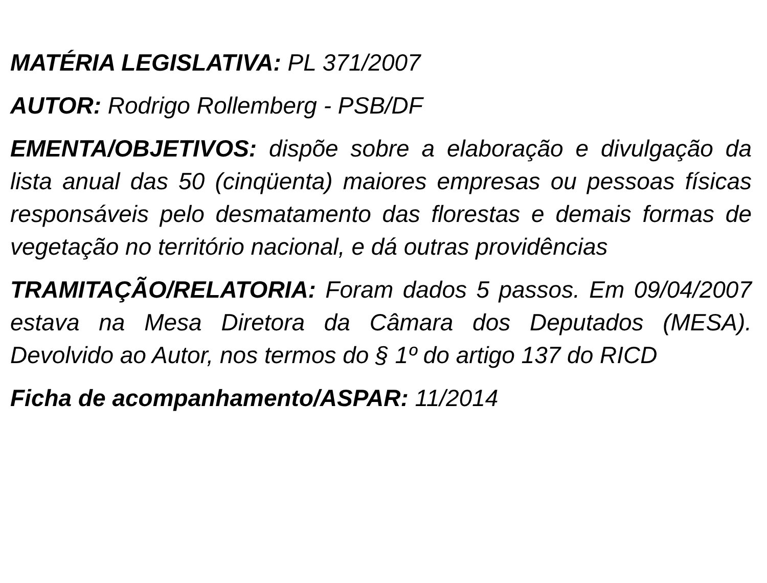MATÉRIA LEGISLATIVA: PL 371/2007
AUTOR: Rodrigo Rollemberg - PSB/DF
EMENTA/OBJETIVOS: dispõe sobre a elaboração e divulgação da lista anual das 50 (cinqüenta) maiores empresas ou pessoas físicas responsáveis pelo desmatamento das florestas e demais formas de vegetação no território nacional, e dá outras providências
TRAMITAÇÃO/RELATORIA: Foram dados 5 passos. Em 09/04/2007 estava na Mesa Diretora da Câmara dos Deputados (MESA). Devolvido ao Autor, nos termos do § 1º do artigo 137 do RICD
Ficha de acompanhamento/ASPAR: 11/2014